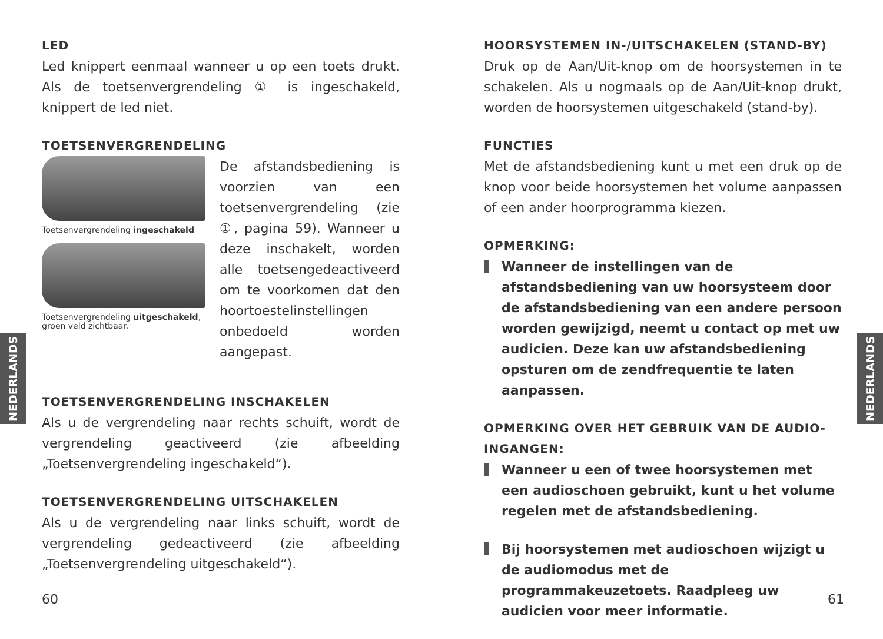NEDERLANDS
NEDERLANDS
LED
Led knippert eenmaal wanneer u op een toets drukt. Als de toetsenvergrendeling ① is ingeschakeld, knippert de led niet.
TOETSENVERGRENDELING
Toetsenvergrendeling ingeschakeld
Toetsenvergrendeling uitgeschakeld, groen veld zichtbaar.
De afstandsbediening is voorzien van een toetsenvergrendeling (zie ①, pagina 59). Wanneer u deze inschakelt, worden alle toetsengedeactiveerd om te voorkomen dat den hoortoestelinstellingen onbedoeld worden aangepast.
TOETSENVERGRENDELING INSCHAKELEN
Als u de vergrendeling naar rechts schuift, wordt de vergrendeling geactiveerd (zie afbeelding „Toetsenvergrendeling ingeschakeld“).
TOETSENVERGRENDELING UITSCHAKELEN
Als u de vergrendeling naar links schuift, wordt de vergrendeling gedeactiveerd (zie afbeelding „Toetsenvergrendeling uitgeschakeld“).
HOORSYSTEMEN IN-/UITSCHAKELEN (STAND-BY)
Druk op de Aan/Uit-knop om de hoorsystemen in te schakelen. Als u nogmaals op de Aan/Uit-knop drukt, worden de hoorsystemen uitgeschakeld (stand-by).
FUNCTIES
Met de afstandsbediening kunt u met een druk op de knop voor beide hoorsystemen het volume aanpassen of een ander hoorprogramma kiezen.
OPMERKING:
Wanneer de instellingen van de afstandsbediening van uw hoorsysteem door de afstandsbediening van een andere persoon worden gewijzigd, neemt u contact op met uw audicien. Deze kan uw afstandsbediening opsturen om de zendfrequentie te laten aanpassen.
OPMERKING OVER HET GEBRUIK VAN DE AUDIO-INGANGEN:
Wanneer u een of twee hoorsystemen met een audioschoen gebruikt, kunt u het volume regelen met de afstandsbediening.
Bij hoorsystemen met audioschoen wijzigt u de audiomodus met de programmakeuzetoets. Raadpleeg uw audicien voor meer informatie.
60 61